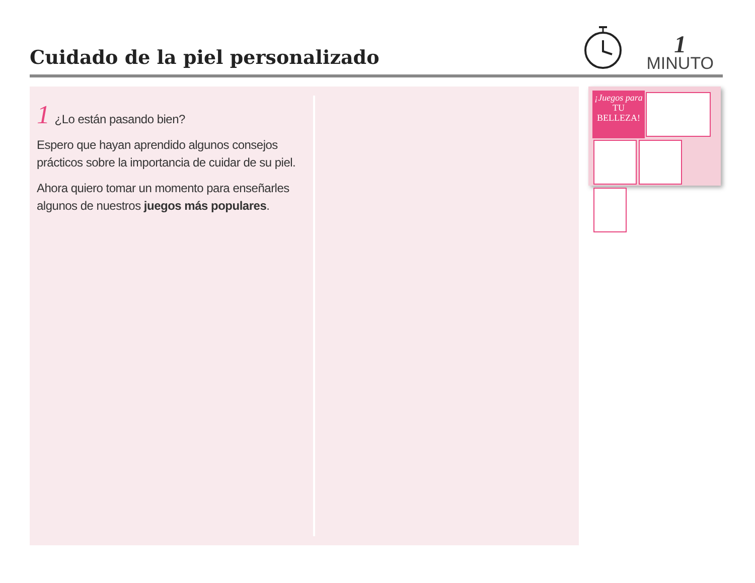Cuidado de la piel personalizado
1
MINUTO
1 ¿Lo están pasando bien?
Espero que hayan aprendido algunos consejos prácticos sobre la importancia de cuidar de su piel.
Ahora quiero tomar un momento para enseñarles algunos de nuestros juegos más populares.
¡Juegos para TU BELLEZA!